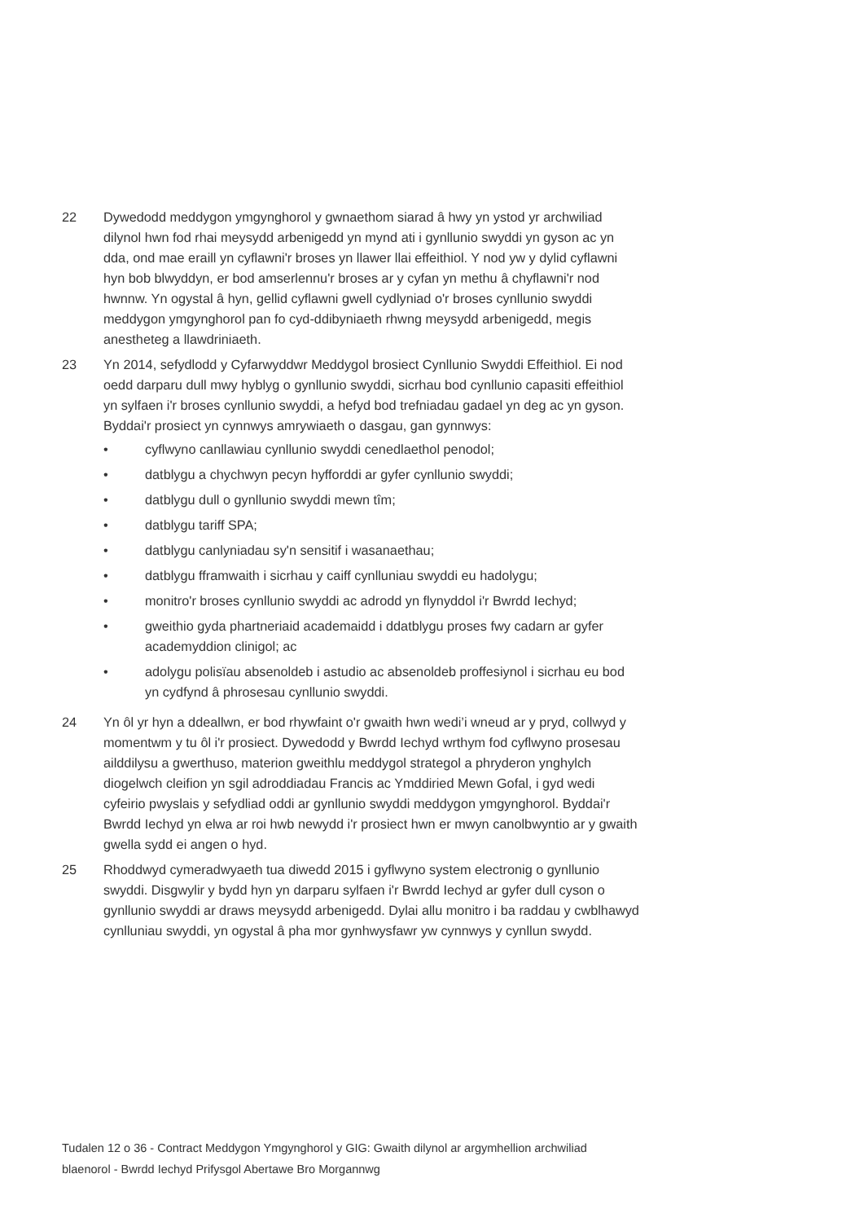22 Dywedodd meddygon ymgynghorol y gwnaethom siarad â hwy yn ystod yr archwiliad dilynol hwn fod rhai meysydd arbenigedd yn mynd ati i gynllunio swyddi yn gyson ac yn dda, ond mae eraill yn cyflawni'r broses yn llawer llai effeithiol. Y nod yw y dylid cyflawni hyn bob blwyddyn, er bod amserlennu'r broses ar y cyfan yn methu â chyflawni'r nod hwnnw. Yn ogystal â hyn, gellid cyflawni gwell cydlyniad o'r broses cynllunio swyddi meddygon ymgynghorol pan fo cyd-ddibyniaeth rhwng meysydd arbenigedd, megis anestheteg a llawdriniaeth.
23 Yn 2014, sefydlodd y Cyfarwyddwr Meddygol brosiect Cynllunio Swyddi Effeithiol. Ei nod oedd darparu dull mwy hyblyg o gynllunio swyddi, sicrhau bod cynllunio capasiti effeithiol yn sylfaen i'r broses cynllunio swyddi, a hefyd bod trefniadau gadael yn deg ac yn gyson. Byddai'r prosiect yn cynnwys amrywiaeth o dasgau, gan gynnwys:
• cyflwyno canllawiau cynllunio swyddi cenedlaethol penodol;
• datblygu a chychwyn pecyn hyfforddi ar gyfer cynllunio swyddi;
• datblygu dull o gynllunio swyddi mewn tîm;
• datblygu tariff SPA;
• datblygu canlyniadau sy'n sensitif i wasanaethau;
• datblygu fframwaith i sicrhau y caiff cynlluniau swyddi eu hadolygu;
• monitro'r broses cynllunio swyddi ac adrodd yn flynyddol i'r Bwrdd Iechyd;
• gweithio gyda phartneriaid academaidd i ddatblygu proses fwy cadarn ar gyfer academyddion clinigol; ac
• adolygu polisïau absenoldeb i astudio ac absenoldeb proffesiynol i sicrhau eu bod yn cydfynd â phrosesau cynllunio swyddi.
24 Yn ôl yr hyn a ddeallwn, er bod rhywfaint o'r gwaith hwn wedi’i wneud ar y pryd, collwyd y momentwm y tu ôl i'r prosiect. Dywedodd y Bwrdd Iechyd wrthym fod cyflwyno prosesau ailddilysu a gwerthuso, materion gweithlu meddygol strategol a phryderon ynghylch diogelwch cleifion yn sgil adroddiadau Francis ac Ymddiried Mewn Gofal, i gyd wedi cyfeirio pwyslais y sefydliad oddi ar gynllunio swyddi meddygon ymgynghorol. Byddai'r Bwrdd Iechyd yn elwa ar roi hwb newydd i'r prosiect hwn er mwyn canolbwyntio ar y gwaith gwella sydd ei angen o hyd.
25 Rhoddwyd cymeradwyaeth tua diwedd 2015 i gyflwyno system electronig o gynllunio swyddi. Disgwylir y bydd hyn yn darparu sylfaen i'r Bwrdd Iechyd ar gyfer dull cyson o gynllunio swyddi ar draws meysydd arbenigedd. Dylai allu monitro i ba raddau y cwblhawyd cynlluniau swyddi, yn ogystal â pha mor gynhwysfawr yw cynnwys y cynllun swydd.
Tudalen 12 o 36 - Contract Meddygon Ymgynghorol y GIG: Gwaith dilynol ar argymhellion archwiliad blaenorol - Bwrdd Iechyd Prifysgol Abertawe Bro Morgannwg